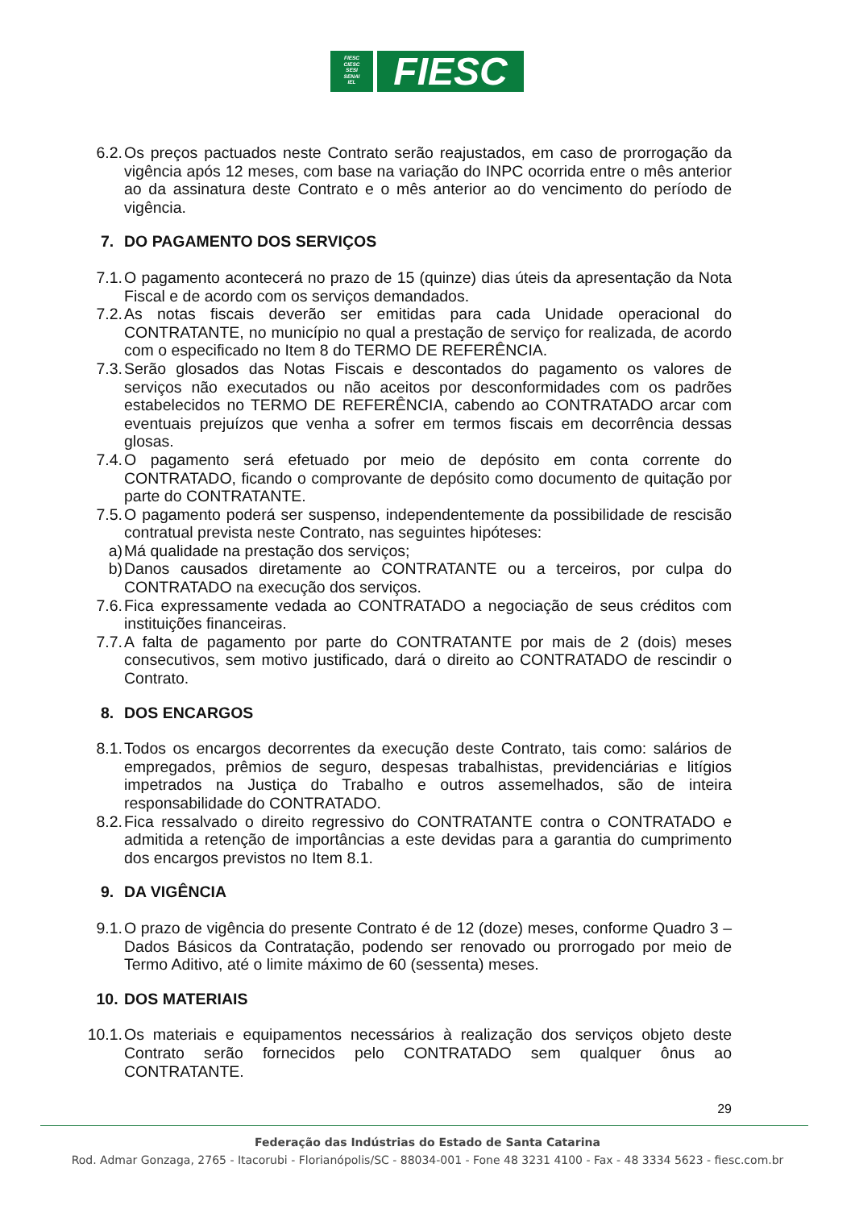FIESC
CIESC
SESI
SENAI
IEL
FIESC
6.2. Os preços pactuados neste Contrato serão reajustados, em caso de prorrogação da vigência após 12 meses, com base na variação do INPC ocorrida entre o mês anterior ao da assinatura deste Contrato e o mês anterior ao do vencimento do período de vigência.
7. DO PAGAMENTO DOS SERVIÇOS
7.1. O pagamento acontecerá no prazo de 15 (quinze) dias úteis da apresentação da Nota Fiscal e de acordo com os serviços demandados.
7.2. As notas fiscais deverão ser emitidas para cada Unidade operacional do CONTRATANTE, no município no qual a prestação de serviço for realizada, de acordo com o especificado no Item 8 do TERMO DE REFERÊNCIA.
7.3. Serão glosados das Notas Fiscais e descontados do pagamento os valores de serviços não executados ou não aceitos por desconformidades com os padrões estabelecidos no TERMO DE REFERÊNCIA, cabendo ao CONTRATADO arcar com eventuais prejuízos que venha a sofrer em termos fiscais em decorrência dessas glosas.
7.4. O pagamento será efetuado por meio de depósito em conta corrente do CONTRATADO, ficando o comprovante de depósito como documento de quitação por parte do CONTRATANTE.
7.5. O pagamento poderá ser suspenso, independentemente da possibilidade de rescisão contratual prevista neste Contrato, nas seguintes hipóteses:
a) Má qualidade na prestação dos serviços;
b) Danos causados diretamente ao CONTRATANTE ou a terceiros, por culpa do CONTRATADO na execução dos serviços.
7.6. Fica expressamente vedada ao CONTRATADO a negociação de seus créditos com instituições financeiras.
7.7. A falta de pagamento por parte do CONTRATANTE por mais de 2 (dois) meses consecutivos, sem motivo justificado, dará o direito ao CONTRATADO de rescindir o Contrato.
8. DOS ENCARGOS
8.1. Todos os encargos decorrentes da execução deste Contrato, tais como: salários de empregados, prêmios de seguro, despesas trabalhistas, previdenciárias e litígios impetrados na Justiça do Trabalho e outros assemelhados, são de inteira responsabilidade do CONTRATADO.
8.2. Fica ressalvado o direito regressivo do CONTRATANTE contra o CONTRATADO e admitida a retenção de importâncias a este devidas para a garantia do cumprimento dos encargos previstos no Item 8.1.
9. DA VIGÊNCIA
9.1. O prazo de vigência do presente Contrato é de 12 (doze) meses, conforme Quadro 3 – Dados Básicos da Contratação, podendo ser renovado ou prorrogado por meio de Termo Aditivo, até o limite máximo de 60 (sessenta) meses.
10. DOS MATERIAIS
10.1. Os materiais e equipamentos necessários à realização dos serviços objeto deste Contrato serão fornecidos pelo CONTRATADO sem qualquer ônus ao CONTRATANTE.
29
Federação das Indústrias do Estado de Santa Catarina
Rod. Admar Gonzaga, 2765 - Itacorubi - Florianópolis/SC - 88034-001 - Fone 48 3231 4100 - Fax - 48 3334 5623 - fiesc.com.br